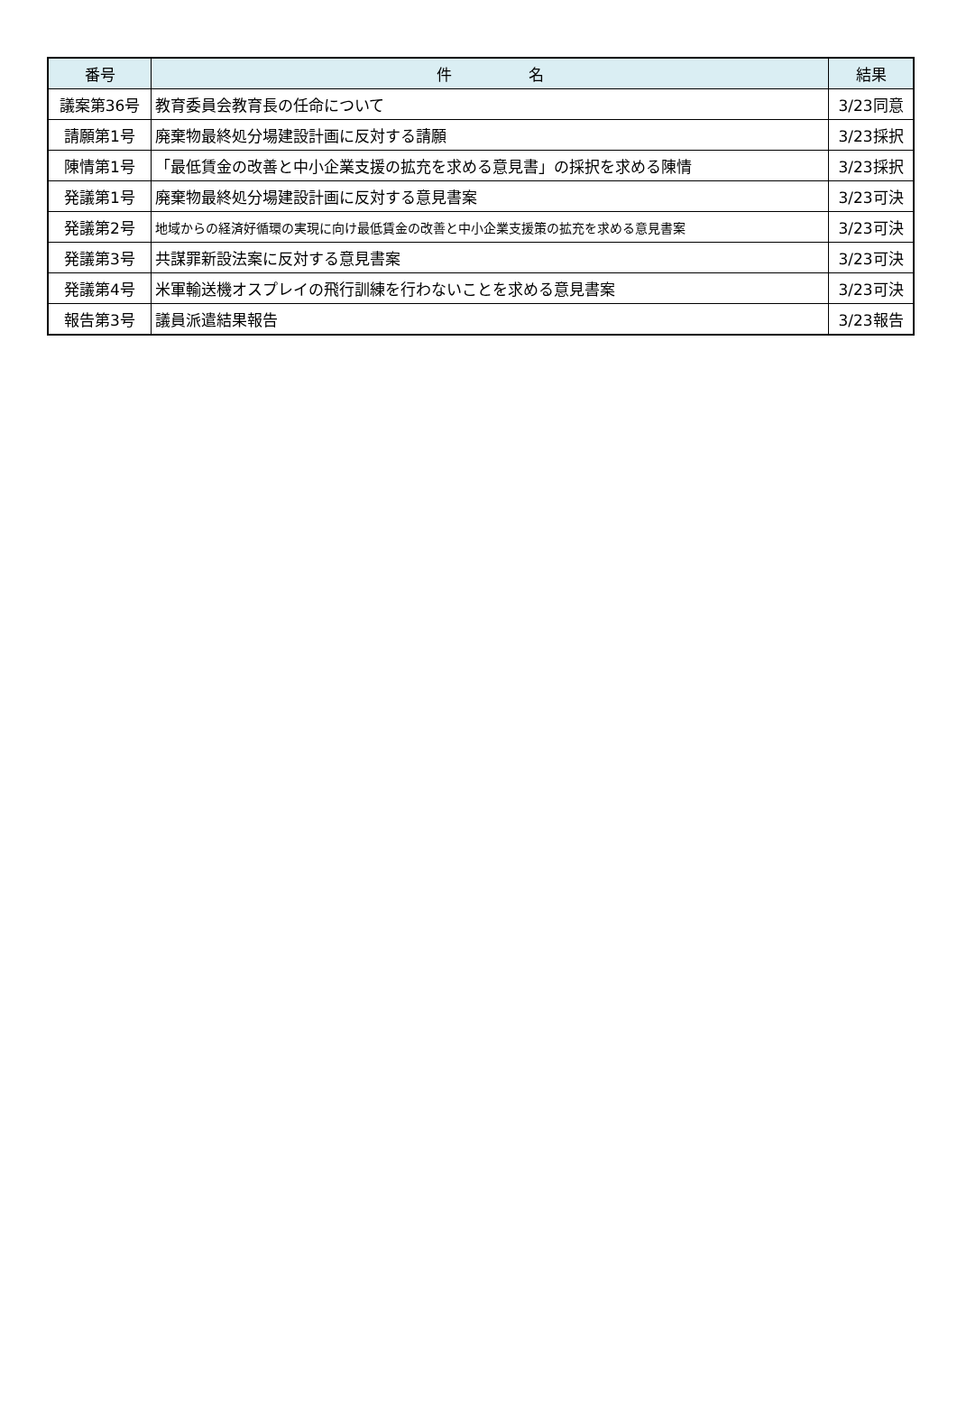| 番号 | 件 名 | 結果 |
| --- | --- | --- |
| 議案第36号 | 教育委員会教育長の任命について | 3/23同意 |
| 請願第1号 | 廃棄物最終処分場建設計画に反対する請願 | 3/23採択 |
| 陳情第1号 | 「最低賃金の改善と中小企業支援の拡充を求める意見書」の採択を求める陳情 | 3/23採択 |
| 発議第1号 | 廃棄物最終処分場建設計画に反対する意見書案 | 3/23可決 |
| 発議第2号 | 地域からの経済好循環の実現に向け最低賃金の改善と中小企業支援策の拡充を求める意見書案 | 3/23可決 |
| 発議第3号 | 共謀罪新設法案に反対する意見書案 | 3/23可決 |
| 発議第4号 | 米軍輸送機オスプレイの飛行訓練を行わないことを求める意見書案 | 3/23可決 |
| 報告第3号 | 議員派遣結果報告 | 3/23報告 |